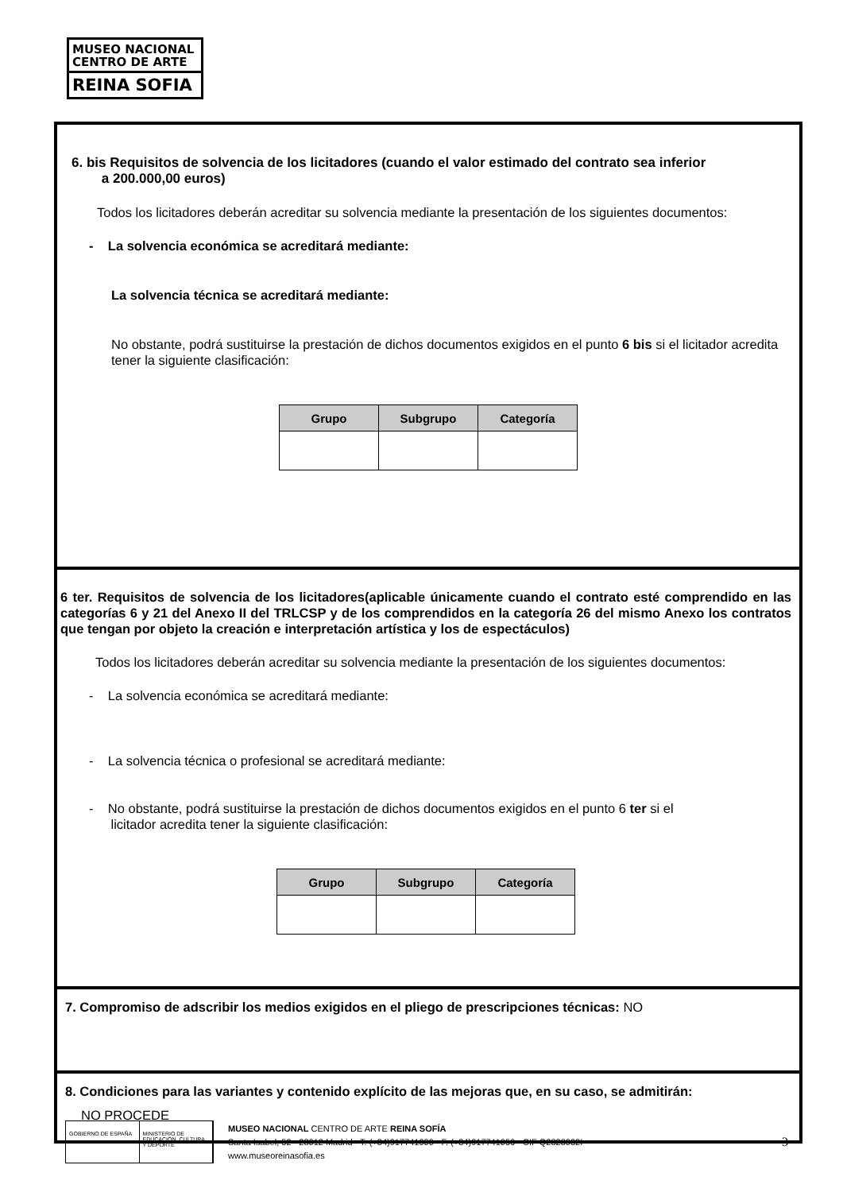MUSEO NACIONAL
CENTRO DE ARTE
REINA SOFIA
6. bis Requisitos de solvencia de los licitadores (cuando el valor estimado del contrato sea inferior
a 200.000,00 euros)
Todos los licitadores deberán acreditar su solvencia mediante la presentación de los siguientes documentos:
- La solvencia económica se acreditará mediante:
La solvencia técnica se acreditará mediante:
No obstante, podrá sustituirse la prestación de dichos documentos exigidos en el punto 6 bis si el licitador acredita tener la siguiente clasificación:
| Grupo | Subgrupo | Categoría |
| --- | --- | --- |
6 ter. Requisitos de solvencia de los licitadores(aplicable únicamente cuando el contrato esté comprendido en las categorías 6 y 21 del Anexo II del TRLCSP y de los comprendidos en la categoría 26 del mismo Anexo los contratos que tengan por objeto la creación e interpretación artística y los de espectáculos)
Todos los licitadores deberán acreditar su solvencia mediante la presentación de los siguientes documentos:
- La solvencia económica se acreditará mediante:
- La solvencia técnica o profesional se acreditará mediante:
- No obstante, podrá sustituirse la prestación de dichos documentos exigidos en el punto 6 ter si el
licitador acredita tener la siguiente clasificación:
| Grupo | Subgrupo | Categoría |
| --- | --- | --- |
7. Compromiso de adscribir los medios exigidos en el pliego de prescripciones técnicas: NO
8. Condiciones para las variantes y contenido explícito de las mejoras que, en su caso, se admitirán:
NO PROCEDE
GOBIERNO DE ESPAÑA MINISTERIO DE EDUCACIÓN, CULTURA Y DEPORTE
MUSEO NACIONAL CENTRO DE ARTE REINA SOFÍA
Santa Isabel, 52 · 28012 Madrid · T. (+34)917741000 · F. (+34)917741056 · CIF Q2828032I
www.museoreinasofia.es
3